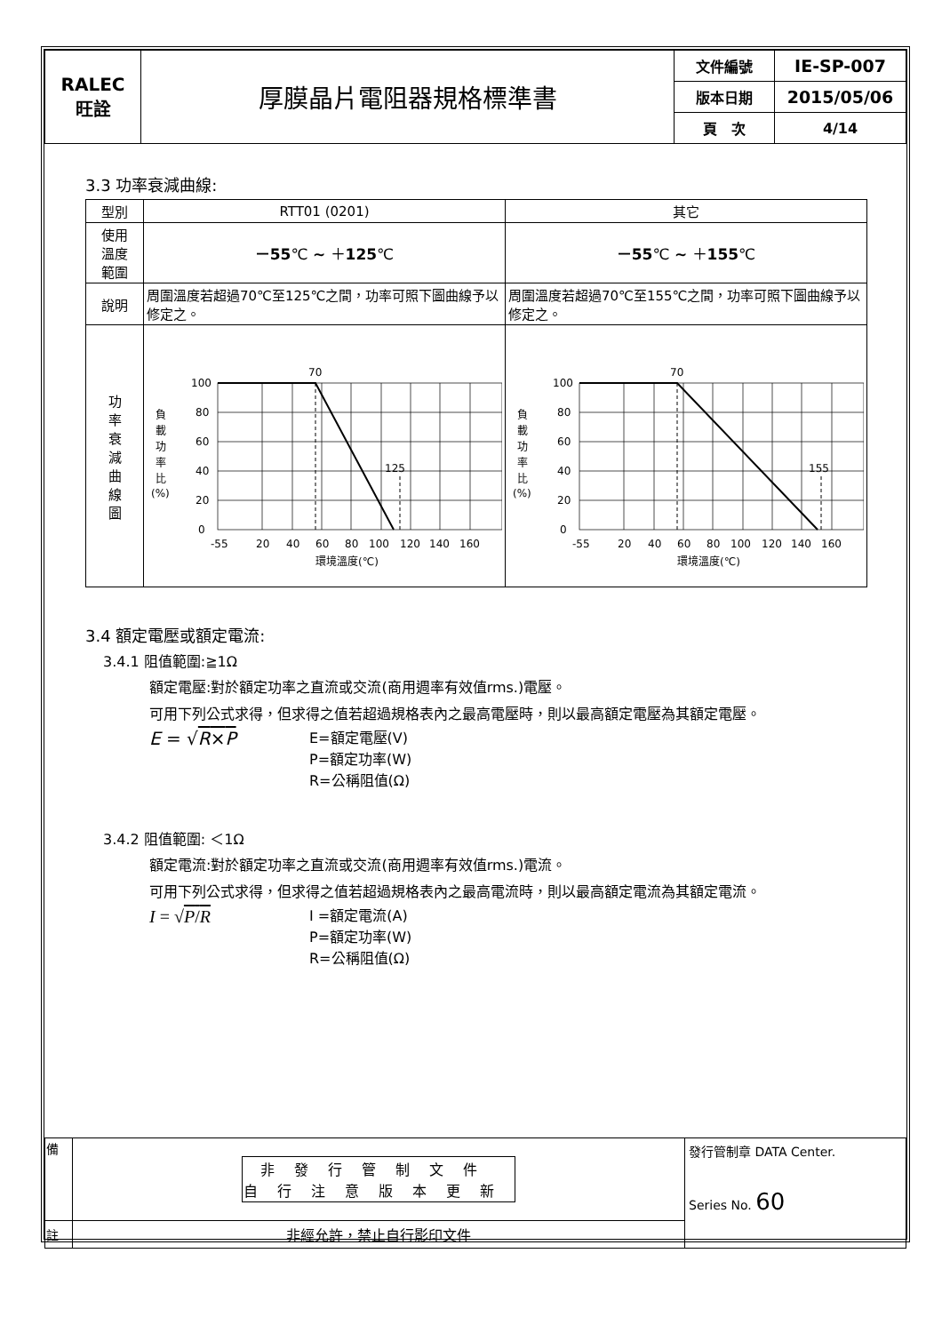| RALEC 旺詮 | 厚膜晶片電阻器規格標準書 | 文件編號 | IE-SP-007 |
| | | 版本日期 | 2015/05/06 |
| | | 頁 次 | 4/14 |
3.3 功率衰減曲線:
| 型別 | RTT01 (0201) | 其它 |
| 使用 溫度 範圍 | －55 ℃ ~ ＋ 125 ℃ | －55 ℃ ~ ＋ 155 ℃ |
| 說明 | 周圍溫度若超過70℃至125℃之間，功率可照下圖曲線予以修定之。 | 周圍溫度若超過70℃至155℃之間，功率可照下圖曲線予以修定之。 |
| 功 率 衰 減 曲 線 圖 | 100 80 60 40 20 0 70 125 負 載 功 率 比 (%) -55 20 40 60 80 100 120 140 160 環境溫度(℃) | 100 80 60 40 20 0 70 155 負 載 功 率 比 (%) -55 20 40 60 80 100 120 140 160 環境溫度(℃) |
3.4 額定電壓或額定電流:
3.4.1 阻值範圍:≧1Ω
額定電壓:對於額定功率之直流或交流(商用週率有效值rms.)電壓。
可用下列公式求得，但求得之值若超過規格表內之最高電壓時，則以最高額定電壓為其額定電壓。
E = √R×P
E=額定電壓(V)
P=額定功率(W)
R=公稱阻值(Ω)
3.4.2 阻值範圍: ＜1Ω
額定電流:對於額定功率之直流或交流(商用週率有效值rms.)電流。
可用下列公式求得，但求得之值若超過規格表內之最高電流時，則以最高額定電流為其額定電流。
I = √P/R
I =額定電流(A)
P=額定功率(W)
R=公稱阻值(Ω)
| 備 | / 非發行管制文件 自行注意版本更新 / | 發行管制章 DATA Center. Series No. 60 |
| 註 | 非經允許，禁止自行影印文件 | |